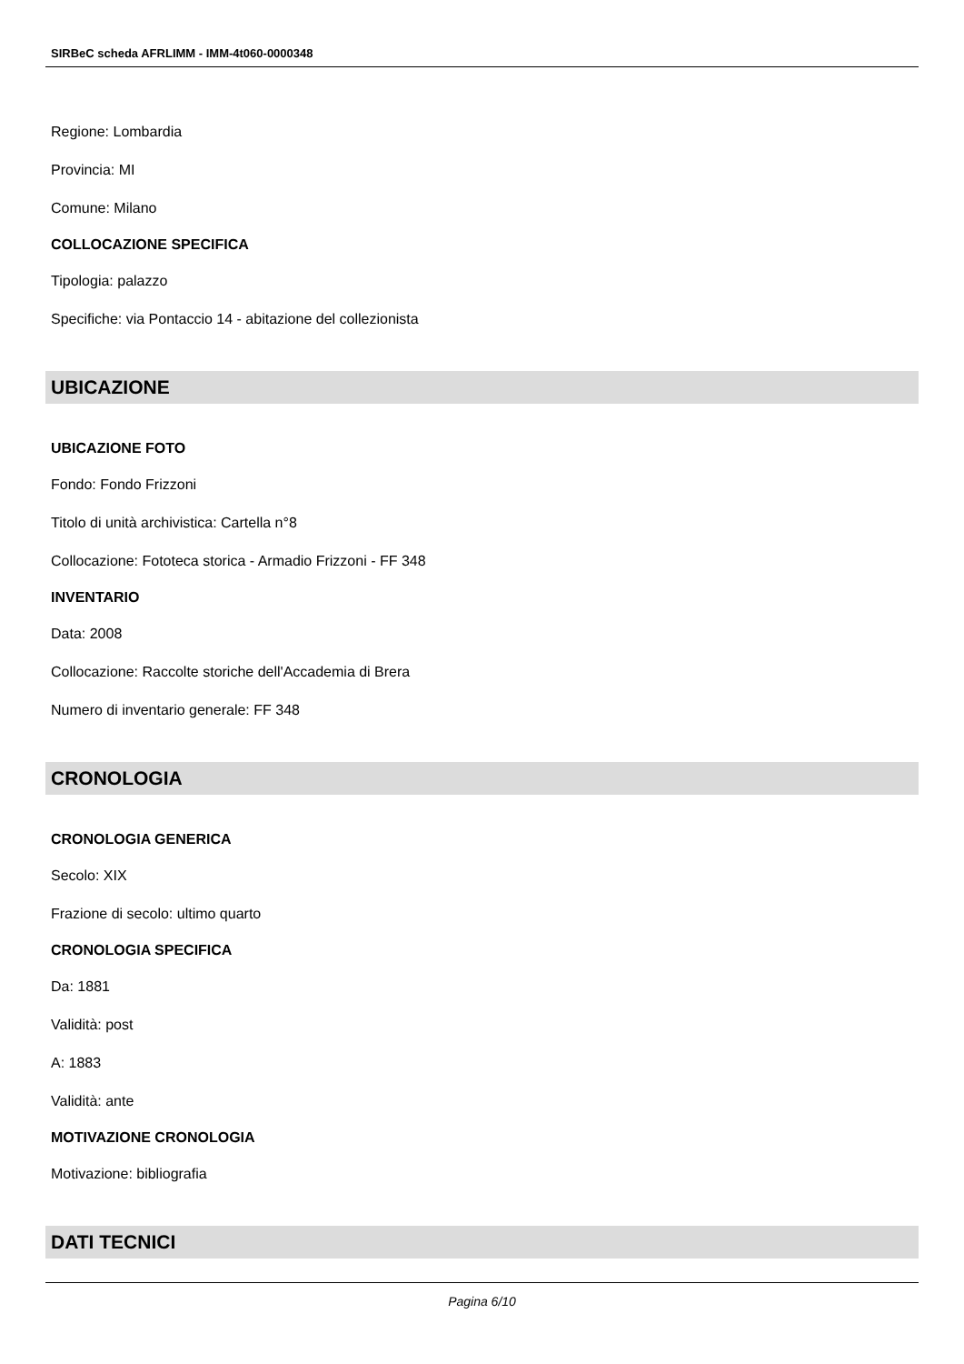SIRBeC scheda AFRLIMM - IMM-4t060-0000348
Regione: Lombardia
Provincia: MI
Comune: Milano
COLLOCAZIONE SPECIFICA
Tipologia: palazzo
Specifiche: via Pontaccio 14 - abitazione del collezionista
UBICAZIONE
UBICAZIONE FOTO
Fondo: Fondo Frizzoni
Titolo di unità archivistica: Cartella n°8
Collocazione: Fototeca storica - Armadio Frizzoni - FF 348
INVENTARIO
Data: 2008
Collocazione: Raccolte storiche dell'Accademia di Brera
Numero di inventario generale: FF 348
CRONOLOGIA
CRONOLOGIA GENERICA
Secolo: XIX
Frazione di secolo: ultimo quarto
CRONOLOGIA SPECIFICA
Da: 1881
Validità: post
A: 1883
Validità: ante
MOTIVAZIONE CRONOLOGIA
Motivazione: bibliografia
DATI TECNICI
Pagina 6/10